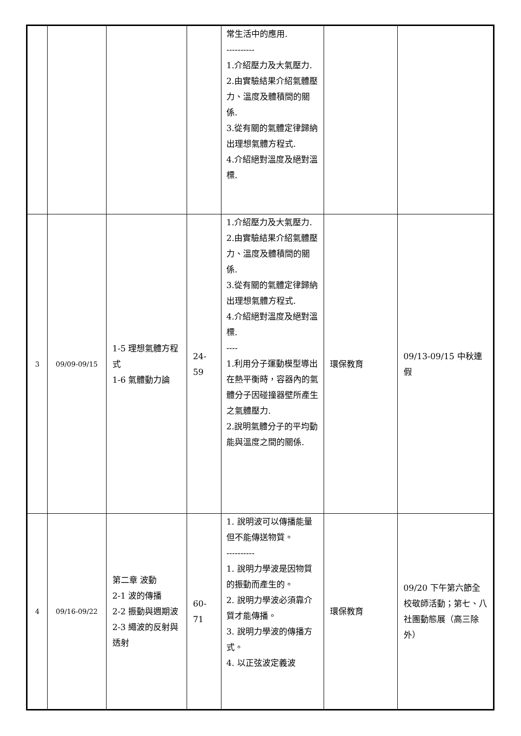| | | | | 常生活中的應用. ---------- 1.介紹壓力及大氣壓力. 2.由實驗結果介紹氣體壓力、溫度及體積間的關係. 3.從有關的氣體定律歸納出理想氣體方程式. 4.介紹絕對溫度及絕對溫標. | | |
| 3 | 09/09-09/15 | 1-5 理想氣體方程式 1-6 氣體動力論 | 24-59 | 1.介紹壓力及大氣壓力. 2.由實驗結果介紹氣體壓力、溫度及體積間的關係. 3.從有關的氣體定律歸納出理想氣體方程式. 4.介紹絕對溫度及絕對溫標. ---- 1.利用分子運動模型導出在熱平衡時，容器內的氣體分子因碰撞器壁所產生之氣體壓力. 2.說明氣體分子的平均動能與溫度之間的關係. | 環保教育 | 09/13-09/15 中秋連假 |
| 4 | 09/16-09/22 | 第二章 波動 2-1 波的傳播 2-2 振動與週期波 2-3 繩波的反射與透射 | 60-71 | 1. 說明波可以傳播能量但不能傳送物質。 ---------- 1. 說明力學波是因物質的振動而產生的。 2. 說明力學波必須靠介質才能傳播。 3. 說明力學波的傳播方式。 4. 以正弦波定義波 | 環保教育 | 09/20 下午第六節全校敬師活動；第七、八社團動態展（高三除外） |